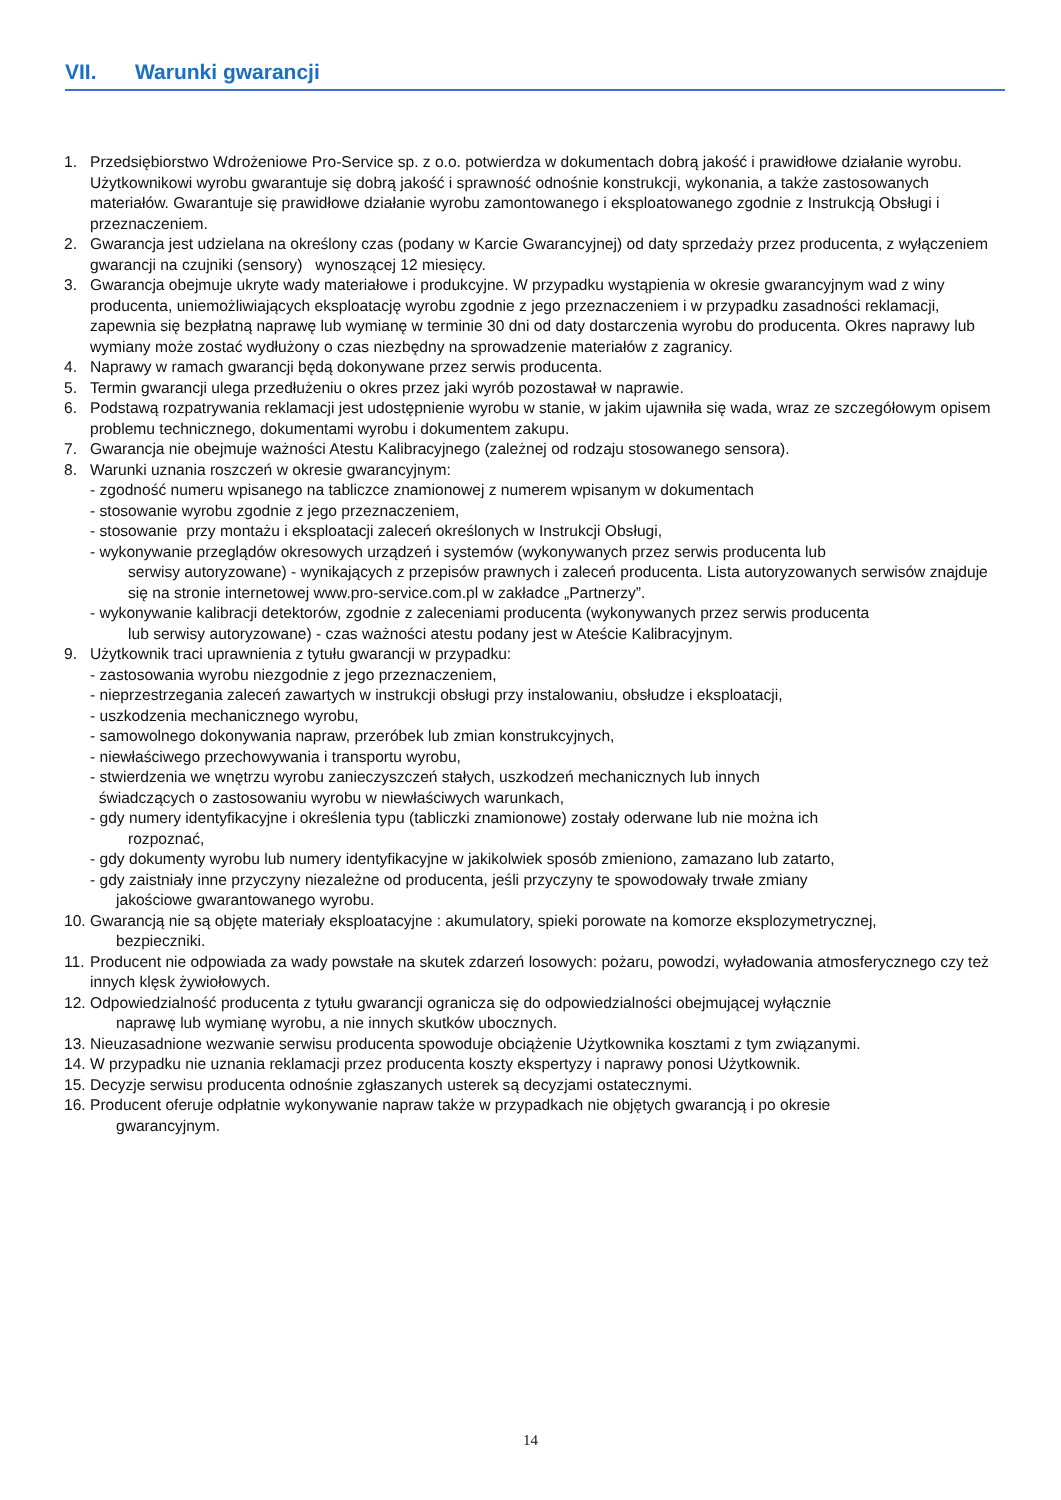VII. Warunki gwarancji
1. Przedsiębiorstwo Wdrożeniowe Pro-Service sp. z o.o. potwierdza w dokumentach dobrą jakość i prawidłowe działanie wyrobu.
Użytkownikowi wyrobu gwarantuje się dobrą jakość i sprawność odnośnie konstrukcji, wykonania, a także zastosowanych materiałów. Gwarantuje się prawidłowe działanie wyrobu zamontowanego i eksploatowanego zgodnie z Instrukcją Obsługi i przeznaczeniem.
2. Gwarancja jest udzielana na określony czas (podany w Karcie Gwarancyjnej) od daty sprzedaży przez producenta, z wyłączeniem gwarancji na czujniki (sensory) wynoszącej 12 miesięcy.
3. Gwarancja obejmuje ukryte wady materiałowe i produkcyjne. W przypadku wystąpienia w okresie gwarancyjnym wad z winy producenta, uniemożliwiających eksploatację wyrobu zgodnie z jego przeznaczeniem i w przypadku zasadności reklamacji, zapewnia się bezpłatną naprawę lub wymianę w terminie 30 dni od daty dostarczenia wyrobu do producenta. Okres naprawy lub wymiany może zostać wydłużony o czas niezbędny na sprowadzenie materiałów z zagranicy.
4. Naprawy w ramach gwarancji będą dokonywane przez serwis producenta.
5. Termin gwarancji ulega przedłużeniu o okres przez jaki wyrób pozostawał w naprawie.
6. Podstawą rozpatrywania reklamacji jest udostępnienie wyrobu w stanie, w jakim ujawniła się wada, wraz ze szczegółowym opisem problemu technicznego, dokumentami wyrobu i dokumentem zakupu.
7. Gwarancja nie obejmuje ważności Atestu Kalibracyjnego (zależnej od rodzaju stosowanego sensora).
8. Warunki uznania roszczeń w okresie gwarancyjnym:
- zgodność numeru wpisanego na tabliczce znamionowej z numerem wpisanym w dokumentach
- stosowanie wyrobu zgodnie z jego przeznaczeniem,
- stosowanie przy montażu i eksploatacji zaleceń określonych w Instrukcji Obsługi,
- wykonywanie przeglądów okresowych urządzeń i systemów (wykonywanych przez serwis producenta lub
serwisy autoryzowane) - wynikających z przepisów prawnych i zaleceń producenta. Lista autoryzowanych serwisów znajduje się na stronie internetowej www.pro-service.com.pl w zakładce „Partnerzy”.
- wykonywanie kalibracji detektorów, zgodnie z zaleceniami producenta (wykonywanych przez serwis producenta
lub serwisy autoryzowane) - czas ważności atestu podany jest w Ateście Kalibracyjnym.
9. Użytkownik traci uprawnienia z tytułu gwarancji w przypadku:
- zastosowania wyrobu niezgodnie z jego przeznaczeniem,
- nieprzestrzegania zaleceń zawartych w instrukcji obsługi przy instalowaniu, obsłudze i eksploatacji,
- uszkodzenia mechanicznego wyrobu,
- samowolnego dokonywania napraw, przeróbek lub zmian konstrukcyjnych,
- niewłaściwego przechowywania i transportu wyrobu,
- stwierdzenia we wnętrzu wyrobu zanieczyszczeń stałych, uszkodzeń mechanicznych lub innych
świadczących o zastosowaniu wyrobu w niewłaściwych warunkach,
- gdy numery identyfikacyjne i określenia typu (tabliczki znamionowe) zostały oderwane lub nie można ich
rozpoznać,
- gdy dokumenty wyrobu lub numery identyfikacyjne w jakikolwiek sposób zmieniono, zamazano lub zatarto,
- gdy zaistniały inne przyczyny niezależne od producenta, jeśli przyczyny te spowodowały trwałe zmiany
jakościowe gwarantowanego wyrobu.
10.
Gwarancją nie są objęte materiały eksploatacyjne : akumulatory, spieki porowate na komorze eksplozymetrycznej,
bezpieczniki.
11.
Producent nie odpowiada za wady powstałe na skutek zdarzeń losowych: pożaru, powodzi, wyładowania atmosferycznego czy też innych klęsk żywiołowych.
12.
Odpowiedzialność producenta z tytułu gwarancji ogranicza się do odpowiedzialności obejmującej wyłącznie
naprawę lub wymianę wyrobu, a nie innych skutków ubocznych.
13.
Nieuzasadnione wezwanie serwisu producenta spowoduje obciążenie Użytkownika kosztami z tym związanymi.
14.
W przypadku nie uznania reklamacji przez producenta koszty ekspertyzy i naprawy ponosi Użytkownik.
15. Decyzje serwisu producenta odnośnie zgłaszanych usterek są decyzjami ostatecznymi.
16. Producent oferuje odpłatnie wykonywanie napraw także w przypadkach nie objętych gwarancją i po okresie
gwarancyjnym.
14